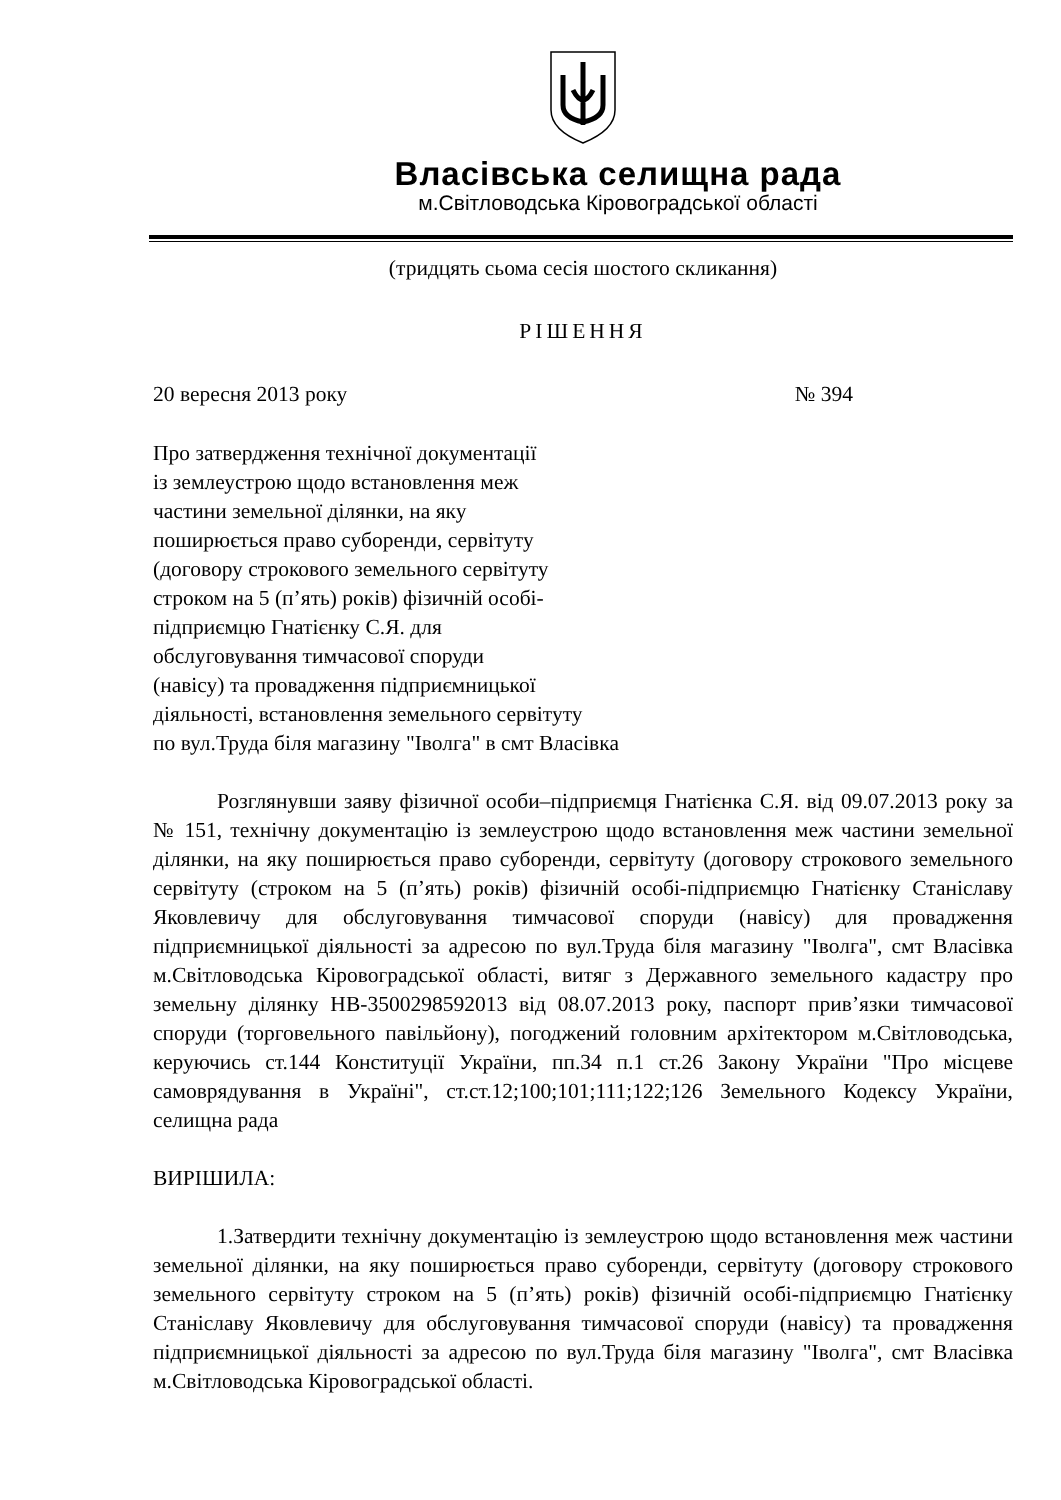Власівська селищна рада
м.Світловодська Кіровоградської області
(тридцять сьома сесія шостого скликання)
РІШЕННЯ
20 вересня 2013 року № 394
Про затвердження технічної документації
із землеустрою щодо встановлення меж
частини земельної ділянки, на яку
поширюється право суборенди, сервітуту
(договору строкового земельного сервітуту
строком на 5 (п’ять) років) фізичній особі-
підприємцю Гнатієнку С.Я. для
обслуговування тимчасової споруди
(навісу) та провадження підприємницької
діяльності, встановлення земельного сервітуту
по вул.Труда біля магазину "Іволга" в смт Власівка
Розглянувши заяву фізичної особи–підприємця Гнатієнка С.Я. від 09.07.2013 року за № 151, технічну документацію із землеустрою щодо встановлення меж частини земельної ділянки, на яку поширюється право суборенди, сервітуту (договору строкового земельного сервітуту (строком на 5 (п’ять) років) фізичній особі-підприємцю Гнатієнку Станіславу Яковлевичу для обслуговування тимчасової споруди (навісу) для провадження підприємницької діяльності за адресою по вул.Труда біля магазину "Іволга", смт Власівка м.Світловодська Кіровоградської області, витяг з Державного земельного кадастру про земельну ділянку НВ-3500298592013 від 08.07.2013 року, паспорт прив’язки тимчасової споруди (торговельного павільйону), погоджений головним архітектором м.Світловодська, керуючись ст.144 Конституції України, пп.34 п.1 ст.26 Закону України "Про місцеве самоврядування в Україні", ст.ст.12;100;101;111;122;126 Земельного Кодексу України, селищна рада
ВИРІШИЛА:
1.Затвердити технічну документацію із землеустрою щодо встановлення меж частини земельної ділянки, на яку поширюється право суборенди, сервітуту (договору строкового земельного сервітуту строком на 5 (п’ять) років) фізичній особі-підприємцю Гнатієнку Станіславу Яковлевичу для обслуговування тимчасової споруди (навісу) та провадження підприємницької діяльності за адресою по вул.Труда біля магазину "Іволга", смт Власівка м.Світловодська Кіровоградської області.